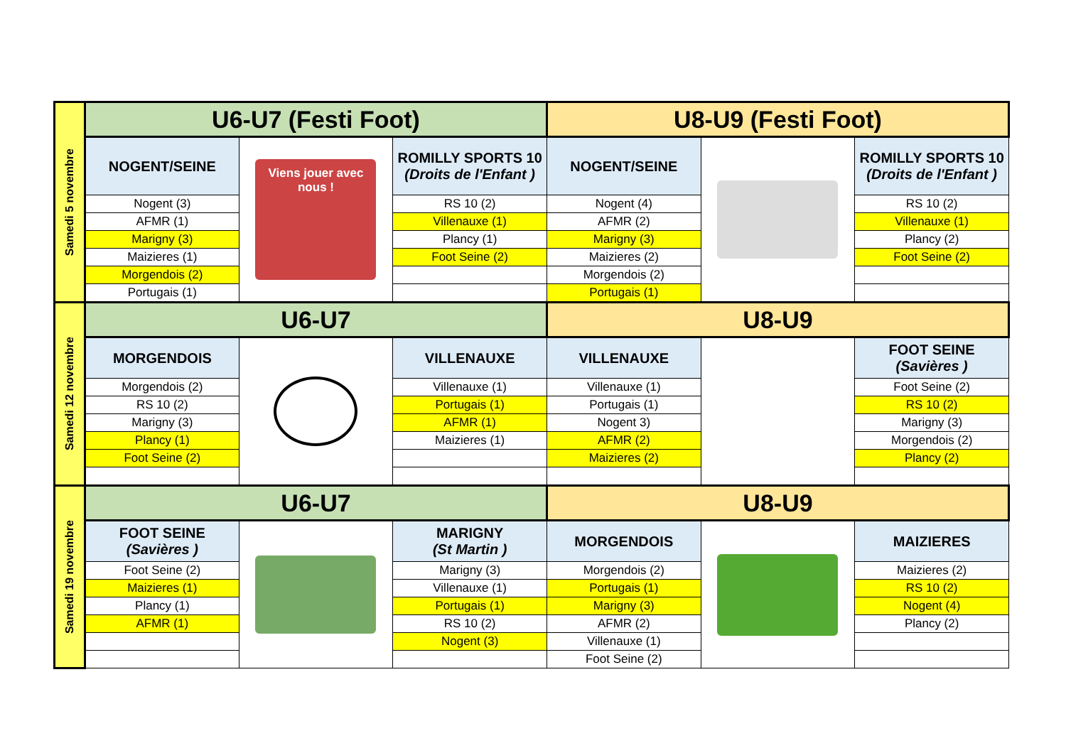| Samedi 5 novembre | U6-U7 (Festi Foot) | | | U8-U9 (Festi Foot) | | |
| | NOGENT/SEINE | Viens jouer avec nous ! | ROMILLY SPORTS 10 (Droits de l'Enfant ) | NOGENT/SEINE | | ROMILLY SPORTS 10 (Droits de l'Enfant ) |
| | Nogent (3) | | RS 10 (2) | Nogent (4) | | RS 10 (2) |
| | AFMR (1) | | Villenauxe (1) | AFMR (2) | | Villenauxe (1) |
| | Marigny (3) | | Plancy (1) | Marigny (3) | | Plancy (2) |
| | Maizieres (1) | | Foot Seine (2) | Maizieres (2) | | Foot Seine (2) |
| | Morgendois (2) | | | Morgendois (2) | | |
| | Portugais (1) | | | Portugais (1) | | |
| Samedi 12 novembre | U6-U7 | | | U8-U9 | | |
| | MORGENDOIS | | VILLENAUXE | VILLENAUXE | | FOOT SEINE (Savières ) |
| | Morgendois (2) | | Villenauxe (1) | Villenauxe (1) | | Foot Seine (2) |
| | RS 10 (2) | | Portugais (1) | Portugais (1) | | RS 10 (2) |
| | Marigny (3) | | AFMR (1) | Nogent 3) | | Marigny (3) |
| | Plancy (1) | | Maizieres (1) | AFMR (2) | | Morgendois (2) |
| | Foot Seine (2) | | | Maizieres (2) | | Plancy (2) |
| Samedi 19 novembre | U6-U7 | | | U8-U9 | | |
| | FOOT SEINE (Savières ) | | MARIGNY (St Martin ) | MORGENDOIS | | MAIZIERES |
| | Foot Seine (2) | | Marigny (3) | Morgendois (2) | | Maizieres (2) |
| | Maizieres (1) | | Villenauxe (1) | Portugais (1) | | RS 10 (2) |
| | Plancy (1) | | Portugais (1) | Marigny (3) | | Nogent (4) |
| | AFMR (1) | | RS 10 (2) | AFMR (2) | | Plancy (2) |
| | | | Nogent (3) | Villenauxe (1) | | |
| | | | | Foot Seine (2) | | |